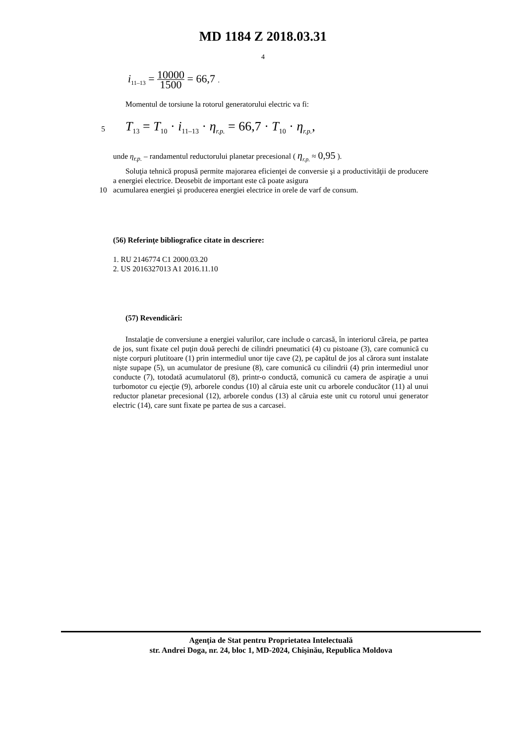MD 1184 Z 2018.03.31
4
i<sub>11–13</sub> = 10000 1500 = 66,7 .
Momentul de torsiune la rotorul generatorului electric va fi:
5
T<sub>13</sub> = T<sub>10</sub> · i<sub>11–13</sub> · η<sub>r.p.</sub> = 66,7 · T<sub>10</sub> · η<sub>r.p.</sub>,
unde η<sub>r.p.</sub> – randamentul reductorului planetar precesional ( η<sub>r.p.</sub> ≈ 0,95 ).
Soluţia tehnică propusă permite majorarea eficienţei de conversie şi a productivităţii de producere a energiei electrice. Deosebit de important este că poate asigura
10 acumularea energiei şi producerea energiei electrice in orele de varf de consum.
(56) Referinţe bibliografice citate in descriere:
1. RU 2146774 C1 2000.03.20
2. US 2016327013 A1 2016.11.10
(57) Revendicări:
Instalaţie de conversiune a energiei valurilor, care include o carcasă, în interiorul căreia, pe partea de jos, sunt fixate cel puţin două perechi de cilindri pneumatici (4) cu pistoane (3), care comunică cu nişte corpuri plutitoare (1) prin intermediul unor tije cave (2), pe capătul de jos al cărora sunt instalate nişte supape (5), un acumulator de presiune (8), care comunică cu cilindrii (4) prin intermediul unor conducte (7), totodată acumulatorul (8), printr-o conductă, comunică cu camera de aspiraţie a unui turbomotor cu ejecţie (9), arborele condus (10) al căruia este unit cu arborele conducător (11) al unui reductor planetar precesional (12), arborele condus (13) al căruia este unit cu rotorul unui generator electric (14), care sunt fixate pe partea de sus a carcasei.
Agenţia de Stat pentru Proprietatea Intelectuală
str. Andrei Doga, nr. 24, bloc 1, MD-2024, Chişinău, Republica Moldova